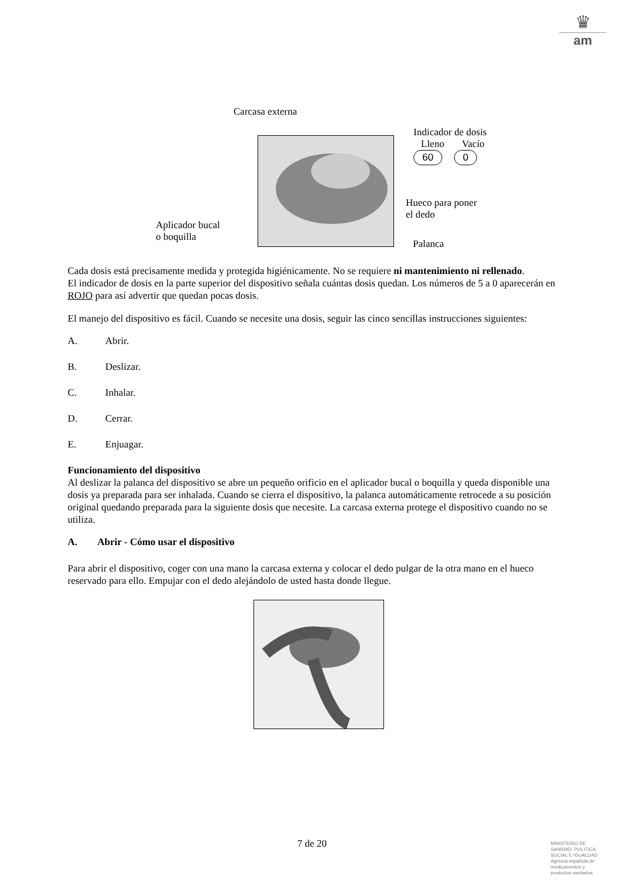♛
am
Carcasa externa
Indicador de dosis
Lleno Vacío
60 0
Hueco para poner
el dedo
Aplicador bucal
o boquilla
Palanca
Cada dosis está precisamente medida y protegida higiénicamente. No se requiere ni mantenimiento ni rellenado.
El indicador de dosis en la parte superior del dispositivo señala cuántas dosis quedan. Los números de 5 a 0 aparecerán en ROJO para así advertir que quedan pocas dosis.
El manejo del dispositivo es fácil. Cuando se necesite una dosis, seguir las cinco sencillas instrucciones siguientes:
A. Abrir.
B. Deslizar.
C. Inhalar.
D. Cerrar.
E. Enjuagar.
Funcionamiento del dispositivo
Al deslizar la palanca del dispositivo se abre un pequeño orificio en el aplicador bucal o boquilla y queda disponible una dosis ya preparada para ser inhalada. Cuando se cierra el dispositivo, la palanca automáticamente retrocede a su posición original quedando preparada para la siguiente dosis que necesite. La carcasa externa protege el dispositivo cuando no se utiliza.
A. Abrir - Cómo usar el dispositivo
Para abrir el dispositivo, coger con una mano la carcasa externa y colocar el dedo pulgar de la otra mano en el hueco reservado para ello. Empujar con el dedo alejándolo de usted hasta donde llegue.
7 de 20
MINISTERIO DE
SANIDAD, POLITICA
SOCIAL E IGUALDAD
Agencia española de
medicamentos y
productos sanitarios